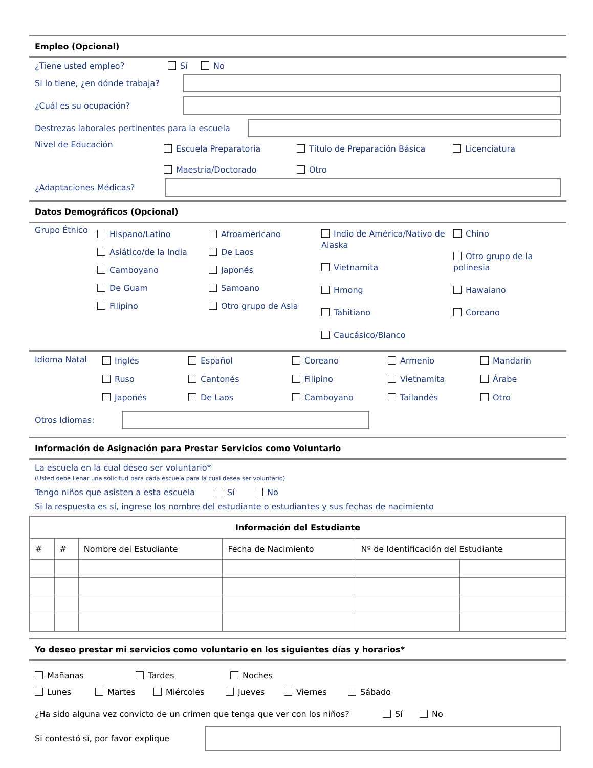Empleo (Opcional)
¿Tiene usted empleo? Sí No
Si lo tiene, ¿en dónde trabaja?
¿Cuál es su ocupación?
Destrezas laborales pertinentes para la escuela
Nivel de Educación
Escuela Preparatoria Título de Preparación Básica Licenciatura Maestria/Doctorado Otro
¿Adaptaciones Médicas?
Datos Demográficos (Opcional)
Grupo Étnico
Hispano/Latino
Asiático/de la India
Camboyano
De Guam
Filipino
Afroamericano
De Laos
Japonés
Samoano
Otro grupo de Asia
Indio de América/Nativo de Alaska
Vietnamita
Hmong
Tahitiano
Caucásico/Blanco
Chino
Otro grupo de la polinesia
Hawaiano
Coreano
Idioma Natal
Inglés Español Coreano Armenio Mandarín Ruso Cantonés Filipino Vietnamita Árabe Japonés De Laos Camboyano Tailandés Otro
Otros Idiomas:
Información de Asignación para Prestar Servicios como Voluntario
La escuela en la cual deseo ser voluntario*
(Usted debe llenar una solicitud para cada escuela para la cual desea ser voluntario)
Tengo niños que asisten a esta escuela Sí No
Si la respuesta es sí, ingrese los nombre del estudiante o estudiantes y sus fechas de nacimiento
| Información del Estudiante | | | | | |
| --- | --- | --- | --- | --- | --- |
| # | # | Nombre del Estudiante | Fecha de Nacimiento | Nº de Identificación del Estudiante | |
Yo deseo prestar mi servicios como voluntario en los siguientes días y horarios*
Mañanas Tardes Noches
Lunes Martes Miércoles Jueves Viernes Sábado
¿Ha sido alguna vez convicto de un crimen que tenga que ver con los niños? Sí No
Si contestó sí, por favor explique